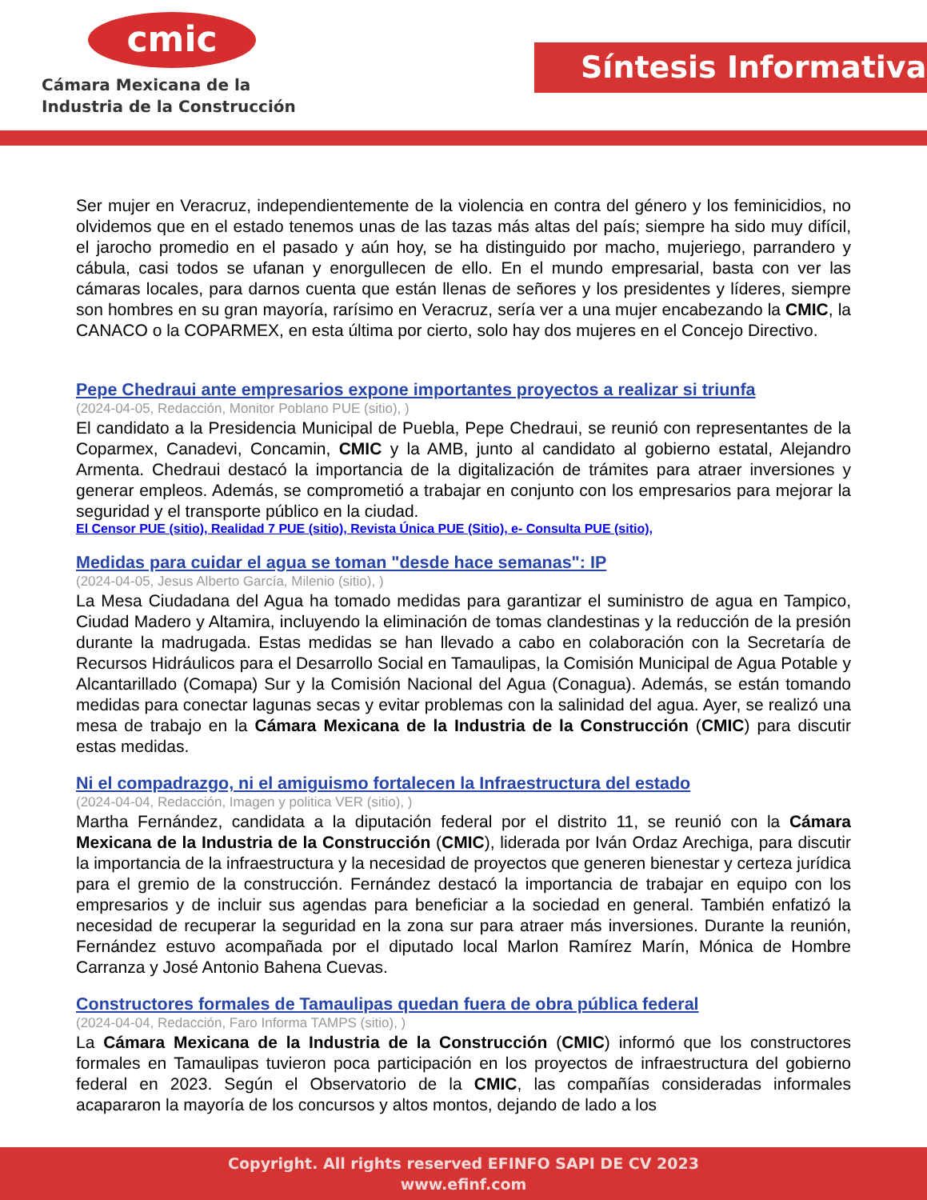cmic
Cámara Mexicana de la
Industria de la Construcción
Síntesis Informativa
Ser mujer en Veracruz, independientemente de la violencia en contra del género y los feminicidios, no olvidemos que en el estado tenemos unas de las tazas más altas del país; siempre ha sido muy difícil, el jarocho promedio en el pasado y aún hoy, se ha distinguido por macho, mujeriego, parrandero y cábula, casi todos se ufanan y enorgullecen de ello. En el mundo empresarial, basta con ver las cámaras locales, para darnos cuenta que están llenas de señores y los presidentes y líderes, siempre son hombres en su gran mayoría, rarísimo en Veracruz, sería ver a una mujer encabezando la CMIC, la CANACO o la COPARMEX, en esta última por cierto, solo hay dos mujeres en el Concejo Directivo.
Pepe Chedraui ante empresarios expone importantes proyectos a realizar si triunfa
(2024-04-05, Redacción, Monitor Poblano PUE (sitio), )
El candidato a la Presidencia Municipal de Puebla, Pepe Chedraui, se reunió con representantes de la Coparmex, Canadevi, Concamin, CMIC y la AMB, junto al candidato al gobierno estatal, Alejandro Armenta. Chedraui destacó la importancia de la digitalización de trámites para atraer inversiones y generar empleos. Además, se comprometió a trabajar en conjunto con los empresarios para mejorar la seguridad y el transporte público en la ciudad.
El Censor PUE (sitio), Realidad 7 PUE (sitio), Revista Única PUE (Sitio), e- Consulta PUE (sitio),
Medidas para cuidar el agua se toman "desde hace semanas": IP
(2024-04-05, Jesus Alberto García, Milenio (sitio), )
La Mesa Ciudadana del Agua ha tomado medidas para garantizar el suministro de agua en Tampico, Ciudad Madero y Altamira, incluyendo la eliminación de tomas clandestinas y la reducción de la presión durante la madrugada. Estas medidas se han llevado a cabo en colaboración con la Secretaría de Recursos Hidráulicos para el Desarrollo Social en Tamaulipas, la Comisión Municipal de Agua Potable y Alcantarillado (Comapa) Sur y la Comisión Nacional del Agua (Conagua). Además, se están tomando medidas para conectar lagunas secas y evitar problemas con la salinidad del agua. Ayer, se realizó una mesa de trabajo en la Cámara Mexicana de la Industria de la Construcción (CMIC) para discutir estas medidas.
Ni el compadrazgo, ni el amiguismo fortalecen la Infraestructura del estado
(2024-04-04, Redacción, Imagen y politica VER (sitio), )
Martha Fernández, candidata a la diputación federal por el distrito 11, se reunió con la Cámara Mexicana de la Industria de la Construcción (CMIC), liderada por Iván Ordaz Arechiga, para discutir la importancia de la infraestructura y la necesidad de proyectos que generen bienestar y certeza jurídica para el gremio de la construcción. Fernández destacó la importancia de trabajar en equipo con los empresarios y de incluir sus agendas para beneficiar a la sociedad en general. También enfatizó la necesidad de recuperar la seguridad en la zona sur para atraer más inversiones. Durante la reunión, Fernández estuvo acompañada por el diputado local Marlon Ramírez Marín, Mónica de Hombre Carranza y José Antonio Bahena Cuevas.
Constructores formales de Tamaulipas quedan fuera de obra pública federal
(2024-04-04, Redacción, Faro Informa TAMPS (sitio), )
La Cámara Mexicana de la Industria de la Construcción (CMIC) informó que los constructores formales en Tamaulipas tuvieron poca participación en los proyectos de infraestructura del gobierno federal en 2023. Según el Observatorio de la CMIC, las compañías consideradas informales acapararon la mayoría de los concursos y altos montos, dejando de lado a los
Copyright. All rights reserved EFINFO SAPI DE CV 2023
www.efinf.com